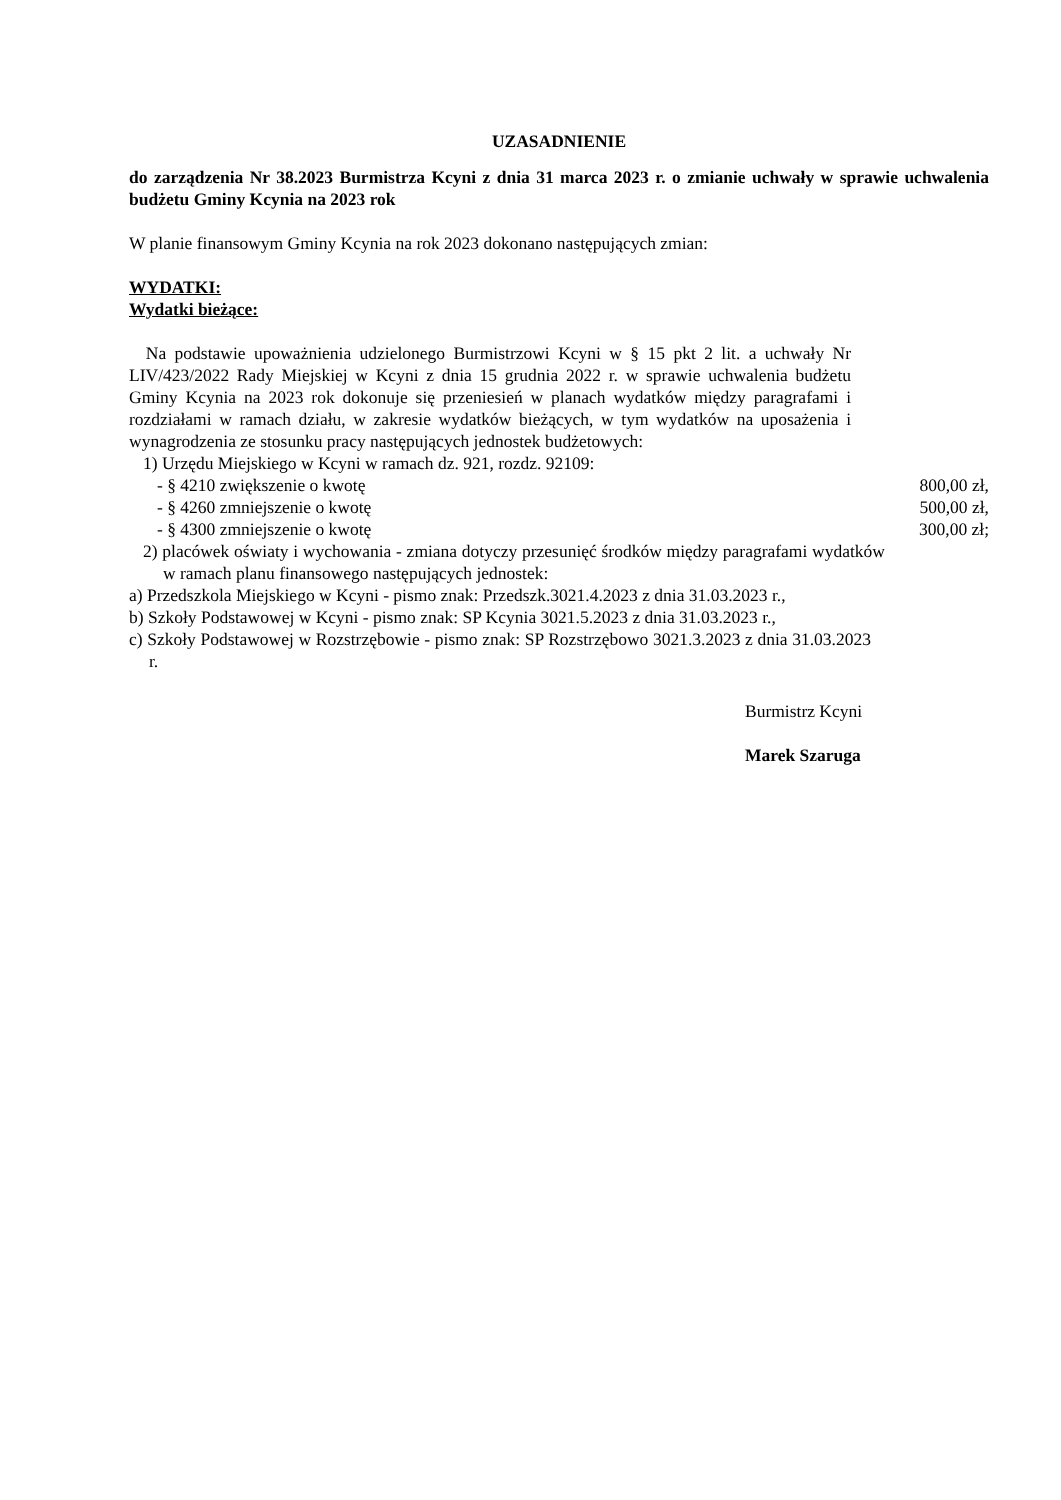UZASADNIENIE
do zarządzenia Nr 38.2023 Burmistrza Kcyni z dnia 31 marca 2023 r. o zmianie uchwały w sprawie uchwalenia budżetu Gminy Kcynia na 2023 rok
W planie finansowym Gminy Kcynia na rok 2023 dokonano następujących zmian:
WYDATKI:
Wydatki bieżące:
Na podstawie upoważnienia udzielonego Burmistrzowi Kcyni w § 15 pkt 2 lit. a uchwały Nr LIV/423/2022 Rady Miejskiej w Kcyni z dnia 15 grudnia 2022 r. w sprawie uchwalenia budżetu Gminy Kcynia na 2023 rok dokonuje się przeniesień w planach wydatków między paragrafami i rozdziałami w ramach działu, w zakresie wydatków bieżących, w tym wydatków na uposażenia i wynagrodzenia ze stosunku pracy następujących jednostek budżetowych:
1) Urzędu Miejskiego w Kcyni w ramach dz. 921, rozdz. 92109:
- § 4210 zwiększenie o kwotę 800,00 zł,
- § 4260 zmniejszenie o kwotę 500,00 zł,
- § 4300 zmniejszenie o kwotę 300,00 zł;
2) placówek oświaty i wychowania - zmiana dotyczy przesunięć środków między paragrafami wydatków w ramach planu finansowego następujących jednostek:
a) Przedszkola Miejskiego w Kcyni - pismo znak: Przedszk.3021.4.2023 z dnia 31.03.2023 r.,
b) Szkoły Podstawowej w Kcyni - pismo znak: SP Kcynia 3021.5.2023 z dnia 31.03.2023 r.,
c) Szkoły Podstawowej w Rozstrzębowie - pismo znak: SP Rozstrzębowo 3021.3.2023 z dnia 31.03.2023 r.
Burmistrz Kcyni
Marek Szaruga